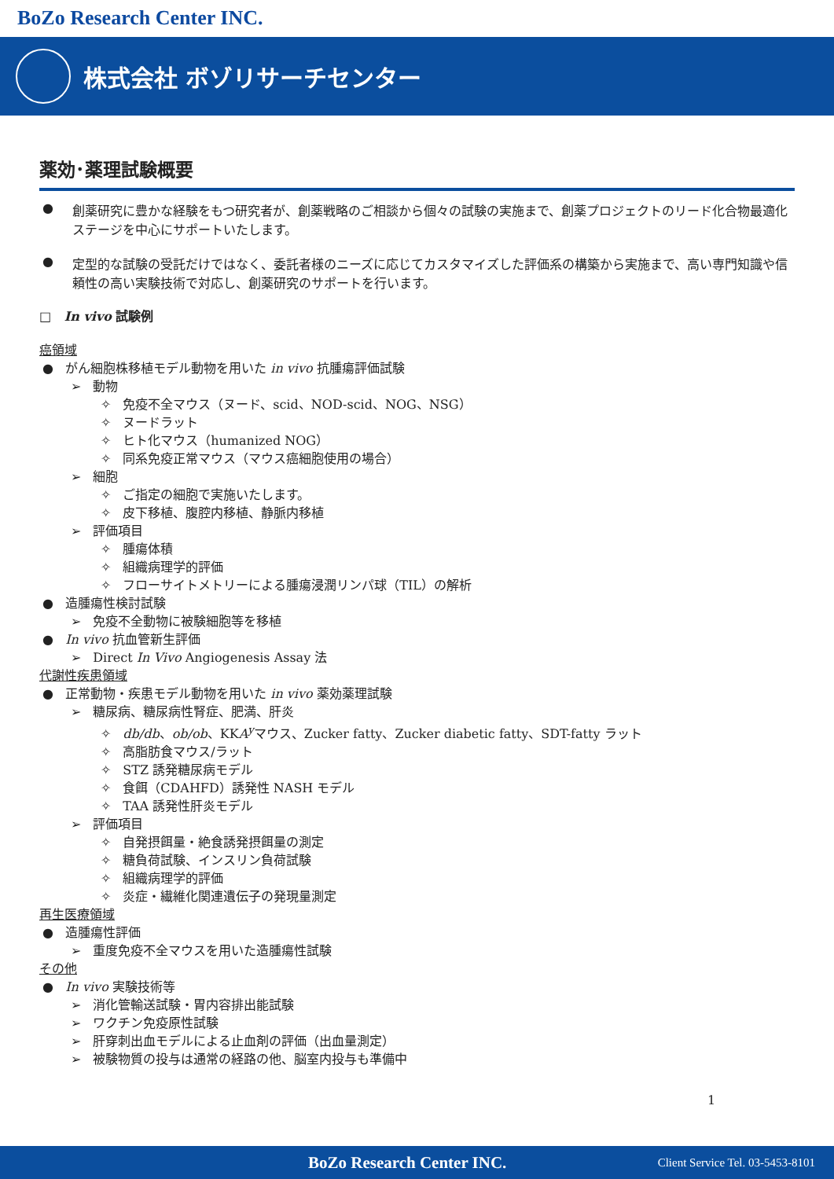BoZo Research Center INC.
株式会社 ボゾリサーチセンター
薬効･薬理試験概要
● 創薬研究に豊かな経験をもつ研究者が、創薬戦略のご相談から個々の試験の実施まで、創薬プロジェクトのリード化合物最適化ステージを中心にサポートいたします。
● 定型的な試験の受託だけではなく、委託者様のニーズに応じてカスタマイズした評価系の構築から実施まで、高い専門知識や信頼性の高い実験技術で対応し、創薬研究のサポートを行います。
□ In vivo 試験例
癌領域
● がん細胞株移植モデル動物を用いた in vivo 抗腫瘍評価試験
➢ 動物
✧ 免疫不全マウス（ヌード、scid、NOD-scid、NOG、NSG）
✧ ヌードラット
✧ ヒト化マウス（humanized NOG）
✧ 同系免疫正常マウス（マウス癌細胞使用の場合）
➢ 細胞
✧ ご指定の細胞で実施いたします。
✧ 皮下移植、腹腔内移植、静脈内移植
➢ 評価項目
✧ 腫瘍体積
✧ 組織病理学的評価
✧ フローサイトメトリーによる腫瘍浸潤リンパ球（TIL）の解析
● 造腫瘍性検討試験
➢ 免疫不全動物に被験細胞等を移植
● In vivo 抗血管新生評価
➢ Direct In Vivo Angiogenesis Assay 法
代謝性疾患領域
● 正常動物・疾患モデル動物を用いた in vivo 薬効薬理試験
➢ 糖尿病、糖尿病性腎症、肥満、肝炎
✧ db/db、ob/ob、KKA<sup>y</sup>マウス、Zucker fatty、Zucker diabetic fatty、SDT-fatty ラット
✧ 高脂肪食マウス/ラット
✧ STZ 誘発糖尿病モデル
✧ 食餌（CDAHFD）誘発性 NASH モデル
✧ TAA 誘発性肝炎モデル
➢ 評価項目
✧ 自発摂餌量・絶食誘発摂餌量の測定
✧ 糖負荷試験、インスリン負荷試験
✧ 組織病理学的評価
✧ 炎症・繊維化関連遺伝子の発現量測定
再生医療領域
● 造腫瘍性評価
➢ 重度免疫不全マウスを用いた造腫瘍性試験
その他
● In vivo 実験技術等
➢ 消化管輸送試験・胃内容排出能試験
➢ ワクチン免疫原性試験
➢ 肝穿刺出血モデルによる止血剤の評価（出血量測定）
➢ 被験物質の投与は通常の経路の他、脳室内投与も準備中
1
BoZo Research Center INC. Client Service Tel. 03-5453-8101